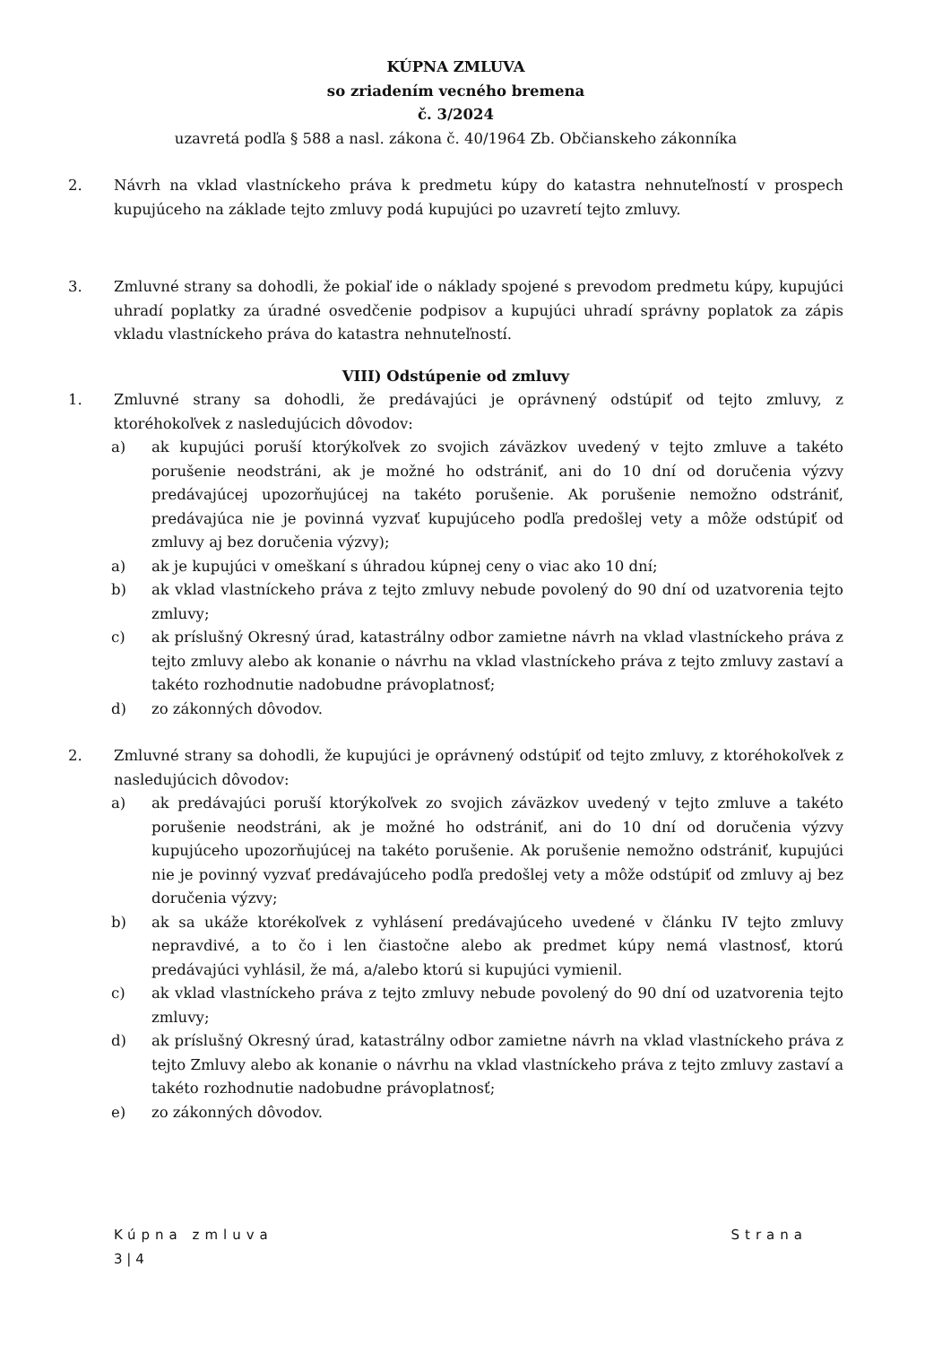KÚPNA ZMLUVA
so zriadením vecného bremena
č. 3/2024
uzavretá podľa § 588 a nasl. zákona č. 40/1964 Zb. Občianskeho zákonníka
2. Návrh na vklad vlastníckeho práva k predmetu kúpy do katastra nehnuteľností v prospech kupujúceho na základe tejto zmluvy podá kupujúci po uzavretí tejto zmluvy.
3. Zmluvné strany sa dohodli, že pokiaľ ide o náklady spojené s prevodom predmetu kúpy, kupujúci uhradí poplatky za úradné osvedčenie podpisov a kupujúci uhradí správny poplatok za zápis vkladu vlastníckeho práva do katastra nehnuteľností.
VIII) Odstúpenie od zmluvy
1. Zmluvné strany sa dohodli, že predávajúci je oprávnený odstúpiť od tejto zmluvy, z ktoréhokoľvek z nasledujúcich dôvodov:
a) ak kupujúci poruší ktorýkoľvek zo svojich záväzkov uvedený v tejto zmluve a takéto porušenie neodstráni, ak je možné ho odstrániť, ani do 10 dní od doručenia výzvy predávajúcej upozorňujúcej na takéto porušenie. Ak porušenie nemožno odstrániť, predávajúca nie je povinná vyzvať kupujúceho podľa predošlej vety a môže odstúpiť od zmluvy aj bez doručenia výzvy);
a) ak je kupujúci v omeškaní s úhradou kúpnej ceny o viac ako 10 dní;
b) ak vklad vlastníckeho práva z tejto zmluvy nebude povolený do 90 dní od uzatvorenia tejto zmluvy;
c) ak príslušný Okresný úrad, katastrálny odbor zamietne návrh na vklad vlastníckeho práva z tejto zmluvy alebo ak konanie o návrhu na vklad vlastníckeho práva z tejto zmluvy zastaví a takéto rozhodnutie nadobudne právoplatnosť;
d) zo zákonných dôvodov.
2. Zmluvné strany sa dohodli, že kupujúci je oprávnený odstúpiť od tejto zmluvy, z ktoréhokoľvek z nasledujúcich dôvodov:
a) ak predávajúci poruší ktorýkoľvek zo svojich záväzkov uvedený v tejto zmluve a takéto porušenie neodstráni, ak je možné ho odstrániť, ani do 10 dní od doručenia výzvy kupujúceho upozorňujúcej na takéto porušenie. Ak porušenie nemožno odstrániť, kupujúci nie je povinný vyzvať predávajúceho podľa predošlej vety a môže odstúpiť od zmluvy aj bez doručenia výzvy;
b) ak sa ukáže ktorékoľvek z vyhlásení predávajúceho uvedené v článku IV tejto zmluvy nepravdivé, a to čo i len čiastočne alebo ak predmet kúpy nemá vlastnosť, ktorú predávajúci vyhlásil, že má, a/alebo ktorú si kupujúci vymienil.
c) ak vklad vlastníckeho práva z tejto zmluvy nebude povolený do 90 dní od uzatvorenia tejto zmluvy;
d) ak príslušný Okresný úrad, katastrálny odbor zamietne návrh na vklad vlastníckeho práva z tejto Zmluvy alebo ak konanie o návrhu na vklad vlastníckeho práva z tejto zmluvy zastaví a takéto rozhodnutie nadobudne právoplatnosť;
e) zo zákonných dôvodov.
Kúpna zmluva Strana
3 | 4